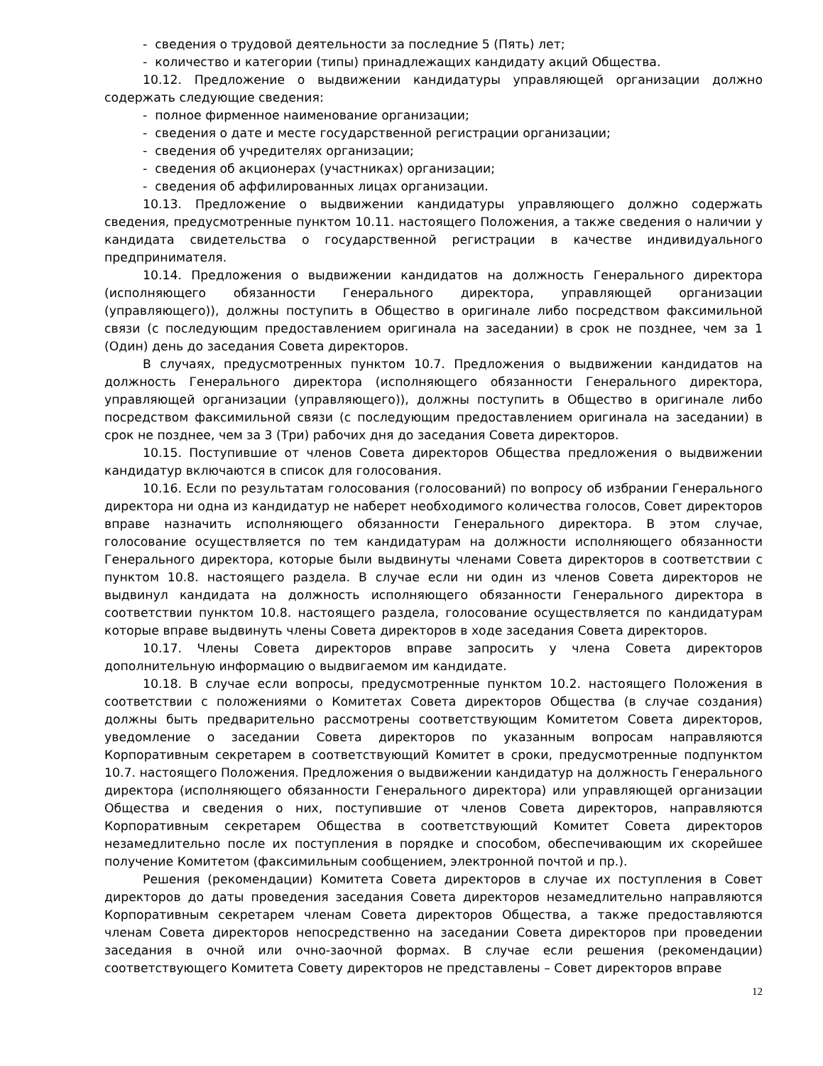- сведения о трудовой деятельности за последние 5 (Пять) лет;
- количество и категории (типы) принадлежащих кандидату акций Общества.
10.12. Предложение о выдвижении кандидатуры управляющей организации должно содержать следующие сведения:
- полное фирменное наименование организации;
- сведения о дате и месте государственной регистрации организации;
- сведения об учредителях организации;
- сведения об акционерах (участниках) организации;
- сведения об аффилированных лицах организации.
10.13. Предложение о выдвижении кандидатуры управляющего должно содержать сведения, предусмотренные пунктом 10.11. настоящего Положения, а также сведения о наличии у кандидата свидетельства о государственной регистрации в качестве индивидуального предпринимателя.
10.14. Предложения о выдвижении кандидатов на должность Генерального директора (исполняющего обязанности Генерального директора, управляющей организации (управляющего)), должны поступить в Общество в оригинале либо посредством факсимильной связи (с последующим предоставлением оригинала на заседании) в срок не позднее, чем за 1 (Один) день до заседания Совета директоров.
В случаях, предусмотренных пунктом 10.7. Предложения о выдвижении кандидатов на должность Генерального директора (исполняющего обязанности Генерального директора, управляющей организации (управляющего)), должны поступить в Общество в оригинале либо посредством факсимильной связи (с последующим предоставлением оригинала на заседании) в срок не позднее, чем за 3 (Три) рабочих дня до заседания Совета директоров.
10.15. Поступившие от членов Совета директоров Общества предложения о выдвижении кандидатур включаются в список для голосования.
10.16. Если по результатам голосования (голосований) по вопросу об избрании Генерального директора ни одна из кандидатур не наберет необходимого количества голосов, Совет директоров вправе назначить исполняющего обязанности Генерального директора. В этом случае, голосование осуществляется по тем кандидатурам на должности исполняющего обязанности Генерального директора, которые были выдвинуты членами Совета директоров в соответствии с пунктом 10.8. настоящего раздела. В случае если ни один из членов Совета директоров не выдвинул кандидата на должность исполняющего обязанности Генерального директора в соответствии пунктом 10.8. настоящего раздела, голосование осуществляется по кандидатурам которые вправе выдвинуть члены Совета директоров в ходе заседания Совета директоров.
10.17. Члены Совета директоров вправе запросить у члена Совета директоров дополнительную информацию о выдвигаемом им кандидате.
10.18. В случае если вопросы, предусмотренные пунктом 10.2. настоящего Положения в соответствии с положениями о Комитетах Совета директоров Общества (в случае создания) должны быть предварительно рассмотрены соответствующим Комитетом Совета директоров, уведомление о заседании Совета директоров по указанным вопросам направляются Корпоративным секретарем в соответствующий Комитет в сроки, предусмотренные подпунктом 10.7. настоящего Положения. Предложения о выдвижении кандидатур на должность Генерального директора (исполняющего обязанности Генерального директора) или управляющей организации Общества и сведения о них, поступившие от членов Совета директоров, направляются Корпоративным секретарем Общества в соответствующий Комитет Совета директоров незамедлительно после их поступления в порядке и способом, обеспечивающим их скорейшее получение Комитетом (факсимильным сообщением, электронной почтой и пр.).
Решения (рекомендации) Комитета Совета директоров в случае их поступления в Совет директоров до даты проведения заседания Совета директоров незамедлительно направляются Корпоративным секретарем членам Совета директоров Общества, а также предоставляются членам Совета директоров непосредственно на заседании Совета директоров при проведении заседания в очной или очно-заочной формах. В случае если решения (рекомендации) соответствующего Комитета Совету директоров не представлены – Совет директоров вправе
12